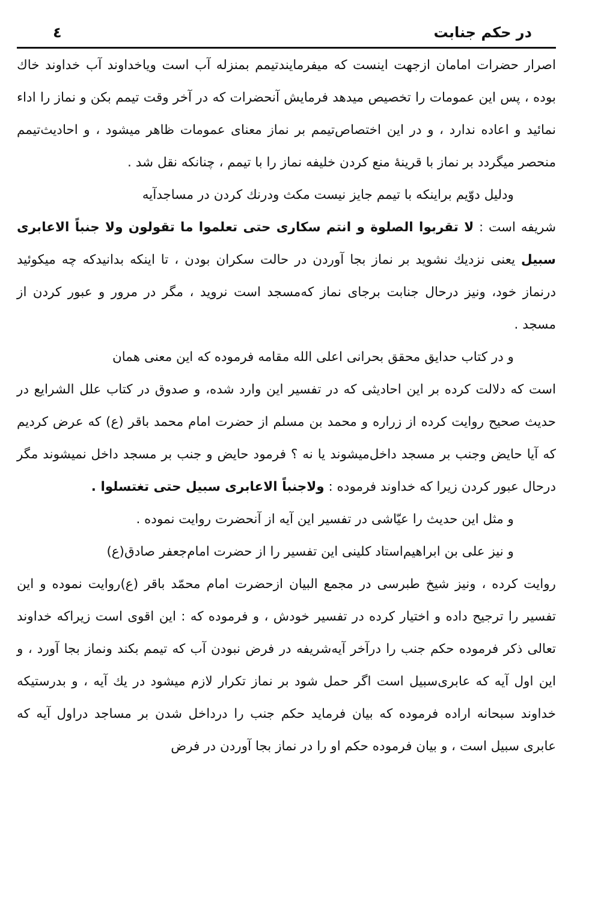در حکم جنابت ٤
اصرار حضرات امامان ازجهت اینست که میفرمایندتیمم بمنزله آب است ویاخداوند آب خداوند خاك بوده ، پس این عمومات را تخصیص میدهد فرمایش آنحضرات که در آخر وقت تیمم بکن و نماز را اداء نمائید و اعاده ندارد ، و در این اختصاص‌تیمم بر نماز معنای عمومات ظاهر میشود ، و احادیث‌تیمم منحصر میگردد بر نماز با قرینهٔ منع کردن خلیفه نماز را با تیمم ، چنانکه نقل شد .
ودلیل دوّیم براینکه با تیمم جایز نیست مکث ودرنك کردن در مساجدآیه
شریفه است : لا تقربوا الصلوة و انتم سکاری حتی تعلموا ما تقولون ولا جنباً الاعابری سبیل یعنی نزدیك نشوید بر نماز بجا آوردن در حالت سکران بودن ، تا اینکه بدانیدکه چه میکوئید درنماز خود، ونیز درحال جنابت برجای نماز که‌مسجد است نروید ، مگر در مرور و عبور کردن از مسجد .
و در کتاب حدایق محقق بحرانی اعلی الله مقامه فرموده که این معنی همان
است که دلالت کرده بر این احادیثی که در تفسیر این وارد شده، و صدوق در کتاب علل الشرایع در حدیث صحیح روایت کرده از زراره و محمد بن مسلم از حضرت امام محمد باقر (ع) که عرض کردیم که آیا حایض وجنب بر مسجد داخل‌میشوند یا نه ؟ فرمود حایض و جنب بر مسجد داخل نمیشوند مگر درحال عبور کردن زیرا که خداوند فرموده : ولاجنباً الاعابری سبیل حتی تغتسلوا .
و مثل این حدیث را عیّاشی در تفسیر این آیه از آنحضرت روایت نموده .
و نیز علی بن ابراهیم‌استاد کلینی این تفسیر را از حضرت امام‌جعفر صادق(ع)
روایت کرده ، ونیز شیخ طبرسی در مجمع البیان ازحضرت امام محمّد باقر (ع)روایت نموده و این تفسیر را ترجیح داده و اختیار کرده در تفسیر خودش ، و فرموده که : این اقوی است زیراکه خداوند تعالی ذکر فرموده حکم جنب را درآخر آیه‌شریفه در فرض نبودن آب که تیمم بکند ونماز بجا آورد ، و این اول آیه که عابری‌سبیل است اگر حمل شود بر نماز تکرار لازم میشود در یك آیه ، و بدرستیکه خداوند سبحانه اراده فرموده که بیان فرماید حکم جنب را درداخل شدن بر مساجد دراول آیه که عابری سبیل است ، و بیان فرموده حکم او را در نماز بجا آوردن در فرض